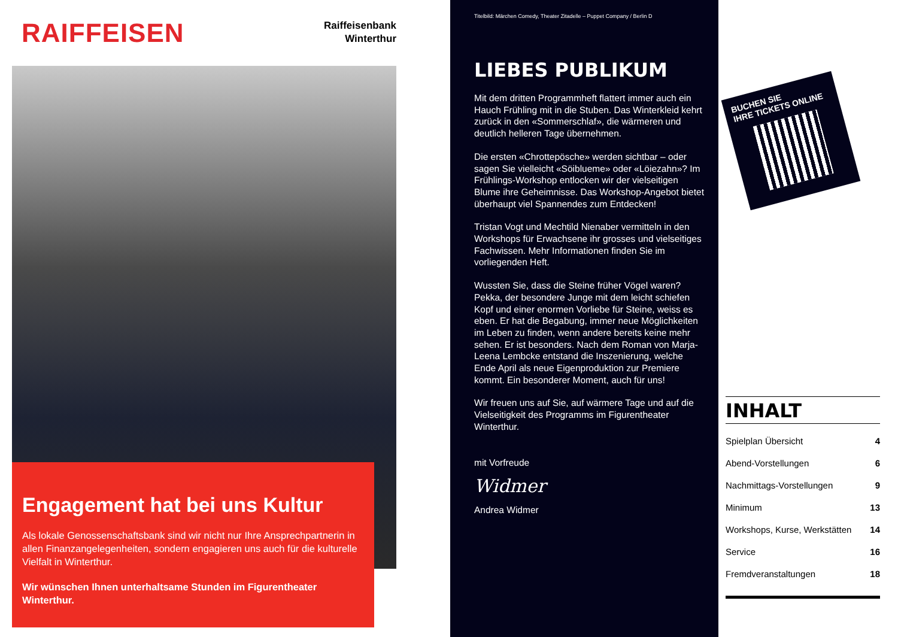RAIFFEISEN
Raiffeisenbank
Winterthur
Engagement hat bei uns Kultur
Als lokale Genossenschaftsbank sind wir nicht nur Ihre Ansprechpartnerin in allen Finanzangelegenheiten, sondern engagieren uns auch für die kulturelle Vielfalt in Winterthur.
Wir wünschen Ihnen unterhaltsame Stunden im Figurentheater Winterthur.
Titelbild: Märchen Comedy, Theater Zitadelle – Puppet Company / Berlin D
LIEBES PUBLIKUM
Mit dem dritten Programmheft flattert immer auch ein Hauch Frühling mit in die Stuben. Das Winter­kleid kehrt zurück in den «Sommerschlaf», die wärmeren und deutlich helleren Tage übernehmen.
Die ersten «Chrottepösche» werden sichtbar – oder sagen Sie vielleicht «Söiblueme» oder «Löiezahn»? Im Frühlings-Workshop entlocken wir der vielseitigen Blume ihre Geheimnisse. Das Workshop-Angebot bietet überhaupt viel Spannendes zum Entdecken!
Tristan Vogt und Mechtild Nienaber vermitteln in den Workshops für Erwachsene ihr grosses und vielseitiges Fachwissen. Mehr Informationen finden Sie im vorliegenden Heft.
Wussten Sie, dass die Steine früher Vögel waren? Pekka, der besondere Junge mit dem leicht schiefen Kopf und einer enormen Vorliebe für Steine, weiss es eben. Er hat die Begabung, immer neue Möglichkeiten im Leben zu finden, wenn andere bereits keine mehr sehen. Er ist besonders. Nach dem Roman von Marja-Leena Lembcke entstand die Inszenierung, welche Ende April als neue Eigenproduktion zur Premiere kommt. Ein besonderer Moment, auch für uns!
Wir freuen uns auf Sie, auf wärmere Tage und auf die Vielseitigkeit des Programms im Figurentheater Winterthur.
mit Vorfreude
Widmer
Andrea Widmer
BUCHEN SIE
IHRE TICKETS ONLINE
INHALT
Spielplan Übersicht 4
Abend-Vorstellungen 6
Nachmittags-Vorstellungen 9
Minimum 13
Workshops, Kurse, Werkstätten 14
Service 16
Fremdveranstaltungen 18